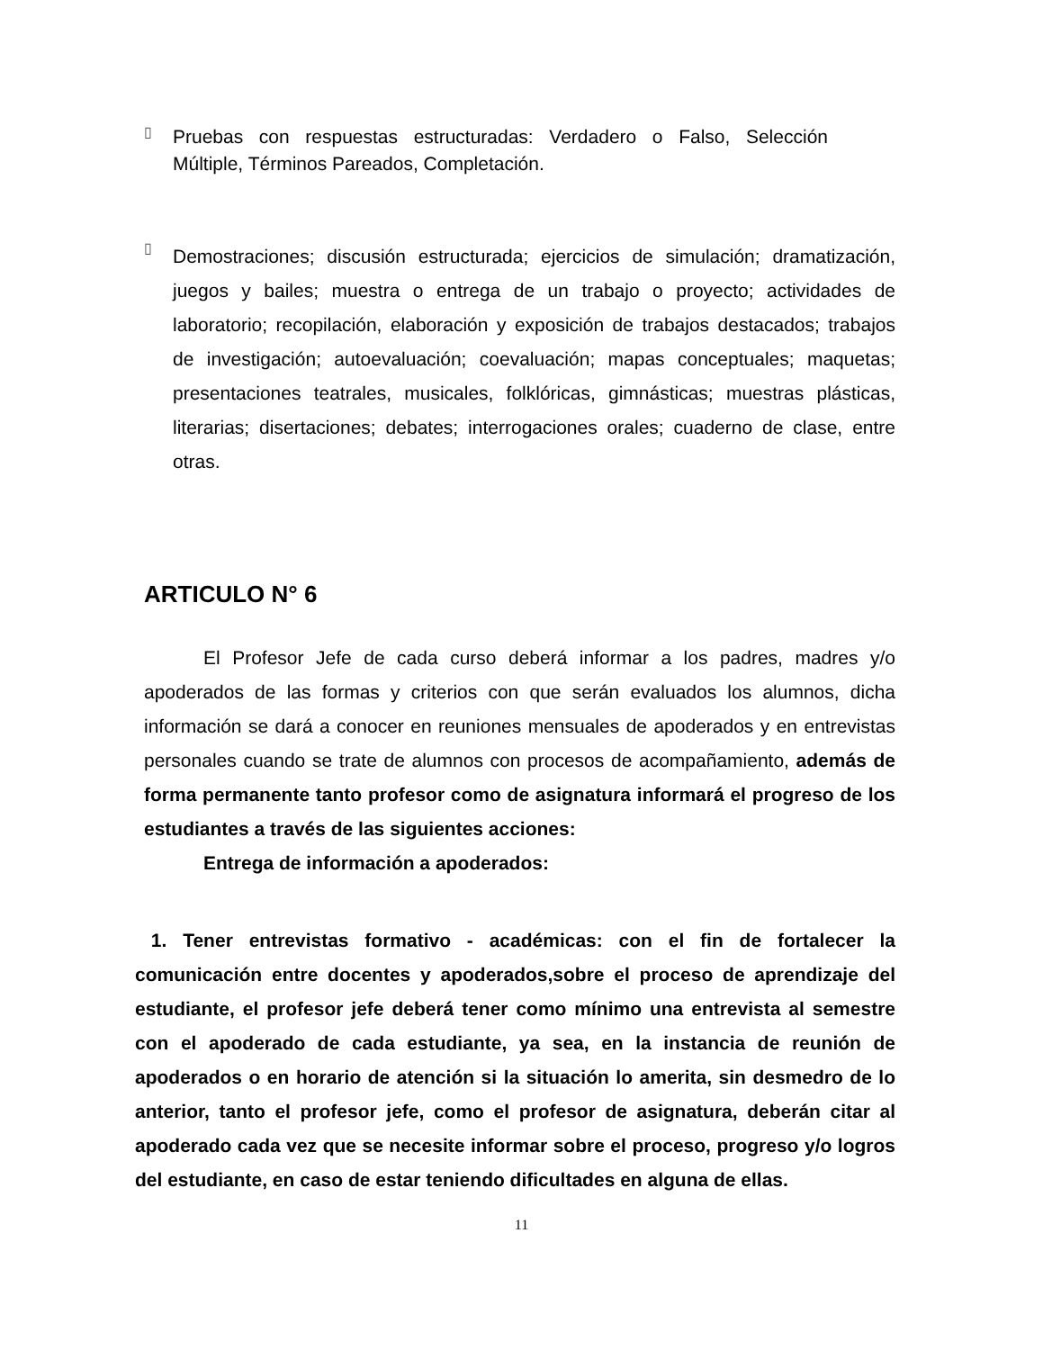▯
Pruebas con respuestas estructuradas: Verdadero o Falso, Selección Múltiple, Términos Pareados, Completación.
▯
Demostraciones; discusión estructurada; ejercicios de simulación; dramatización, juegos y bailes; muestra o entrega de un trabajo o proyecto; actividades de laboratorio; recopilación, elaboración y exposición de trabajos destacados; trabajos de investigación; autoevaluación; coevaluación; mapas conceptuales; maquetas; presentaciones teatrales, musicales, folklóricas, gimnásticas; muestras plásticas, literarias; disertaciones; debates; interrogaciones orales; cuaderno de clase, entre otras.
ARTICULO N° 6
El Profesor Jefe de cada curso deberá informar a los padres, madres y/o apoderados de las formas y criterios con que serán evaluados los alumnos, dicha información se dará a conocer en reuniones mensuales de apoderados y en entrevistas personales cuando se trate de alumnos con procesos de acompañamiento, además de forma permanente tanto profesor como de asignatura informará el progreso de los estudiantes a través de las siguientes acciones:
Entrega de información a apoderados:
1. Tener entrevistas formativo - académicas: con el fin de fortalecer la comunicación entre docentes y apoderados,sobre el proceso de aprendizaje del estudiante, el profesor jefe deberá tener como mínimo una entrevista al semestre con el apoderado de cada estudiante, ya sea, en la instancia de reunión de apoderados o en horario de atención si la situación lo amerita, sin desmedro de lo anterior, tanto el profesor jefe, como el profesor de asignatura, deberán citar al apoderado cada vez que se necesite informar sobre el proceso, progreso y/o logros del estudiante, en caso de estar teniendo dificultades en alguna de ellas.
11